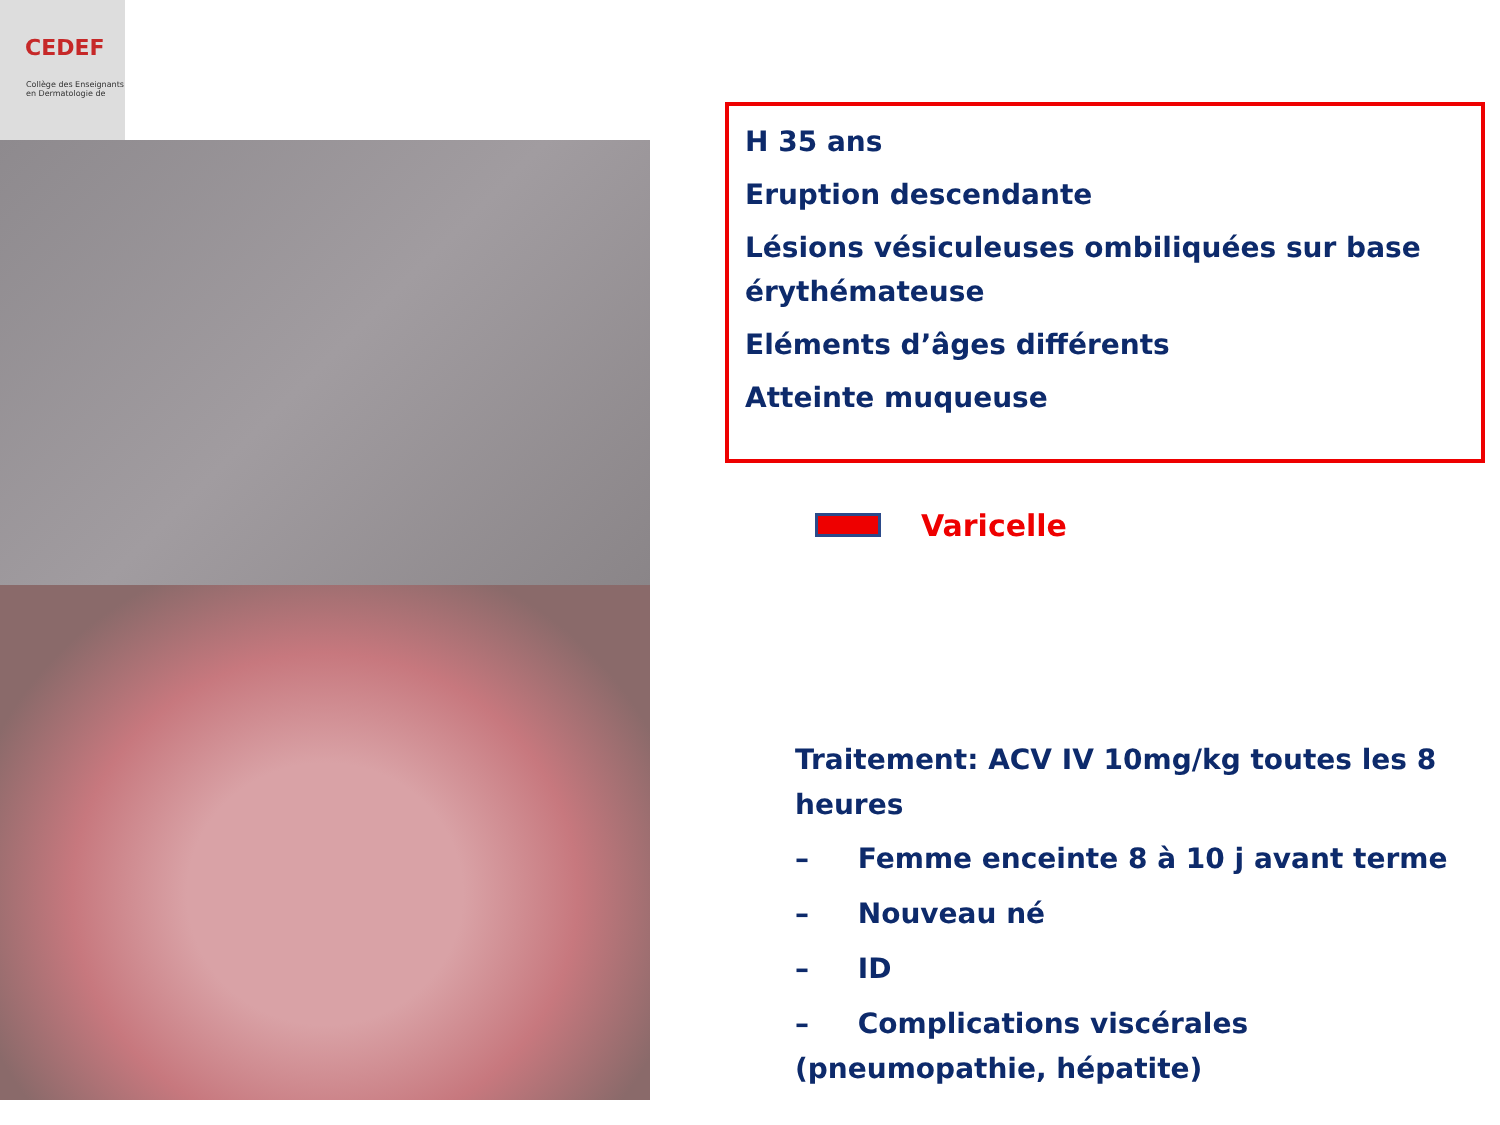CEDEF
Collège des Enseignants en Dermatologie de
H 35 ans
Eruption descendante
Lésions vésiculeuses ombiliquées sur base érythémateuse
Eléments d’âges différents
Atteinte muqueuse
Varicelle
Traitement: ACV IV 10mg/kg toutes les 8 heures
– Femme enceinte 8 à 10 j avant terme
– Nouveau né
– ID
– Complications viscérales (pneumopathie, hépatite)